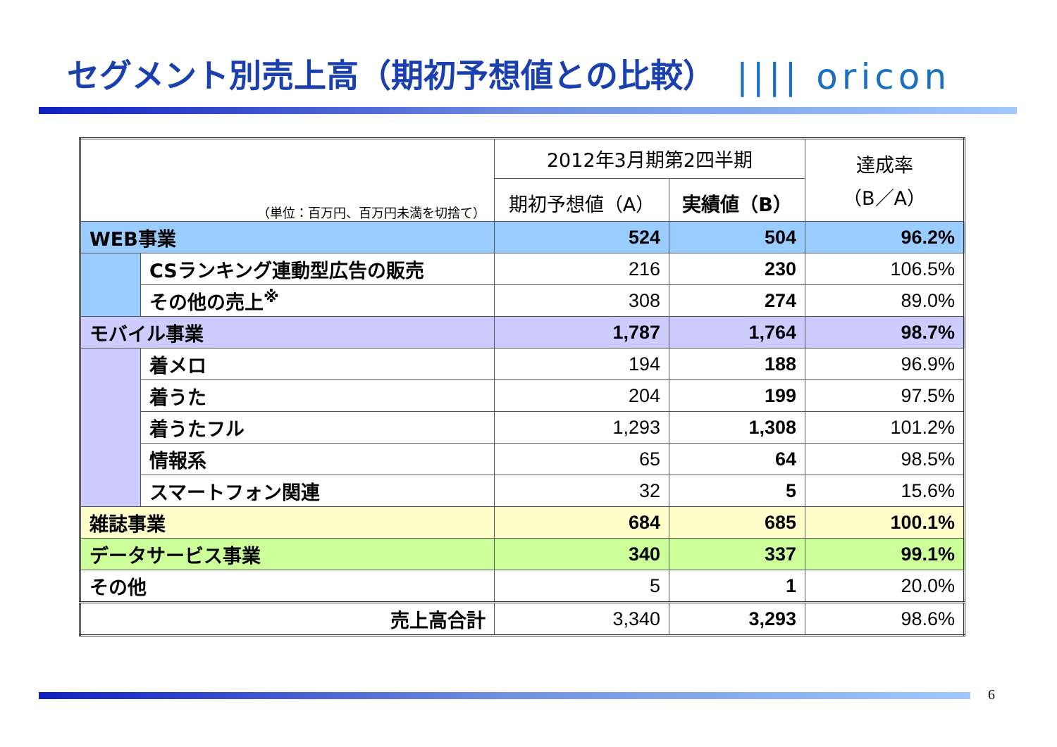セグメント別売上高（期初予想値との比較）
|||| oricon
| （単位：百万円、百万円未満を切捨て） | | 2012年3月期第2四半期 | | 達成率 （B／A） |
| --- | --- | --- | --- | --- |
| | | 期初予想値（A） | 実績値（B） | |
| WEB事業 | | 524 | 504 | 96.2% |
| | CSランキング連動型広告の販売 | 216 | 230 | 106.5% |
| | その他の売上<sup>※</sup> | 308 | 274 | 89.0% |
| モバイル事業 | | 1,787 | 1,764 | 98.7% |
| | 着メロ | 194 | 188 | 96.9% |
| | 着うた | 204 | 199 | 97.5% |
| | 着うたフル | 1,293 | 1,308 | 101.2% |
| | 情報系 | 65 | 64 | 98.5% |
| | スマートフォン関連 | 32 | 5 | 15.6% |
| 雑誌事業 | | 684 | 685 | 100.1% |
| データサービス事業 | | 340 | 337 | 99.1% |
| その他 | | 5 | 1 | 20.0% |
| 売上高合計 | | 3,340 | 3,293 | 98.6% |
6